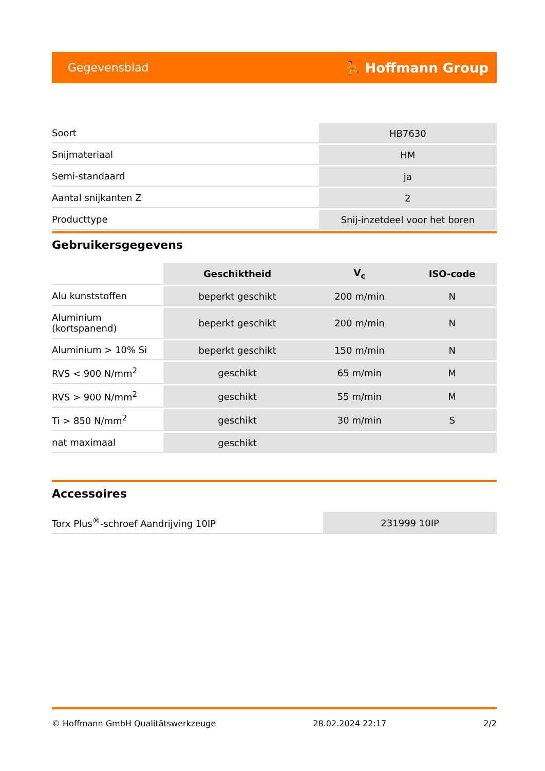Gegevensblad ⛹ Hoffmann Group
| Soort | HB7630 |
| Snijmateriaal | HM |
| Semi-standaard | ja |
| Aantal snijkanten Z | 2 |
| Producttype | Snij-inzetdeel voor het boren |
Gebruikersgegevens
| | Geschiktheid | V<sub>c</sub> | ISO-code |
| --- | --- | --- | --- |
| Alu kunststoffen | beperkt geschikt | 200 m/min | N |
| Aluminium (kortspanend) | beperkt geschikt | 200 m/min | N |
| Aluminium > 10% Si | beperkt geschikt | 150 m/min | N |
| RVS < 900 N/mm<sup>2</sup> | geschikt | 65 m/min | M |
| RVS > 900 N/mm<sup>2</sup> | geschikt | 55 m/min | M |
| Ti > 850 N/mm<sup>2</sup> | geschikt | 30 m/min | S |
| nat maximaal | geschikt | | |
Accessoires
| Torx Plus<sup>®</sup>-schroef Aandrijving 10IP | 231999 10IP |
© Hoffmann GmbH Qualitätswerkzeuge 28.02.2024 22:17 2/2